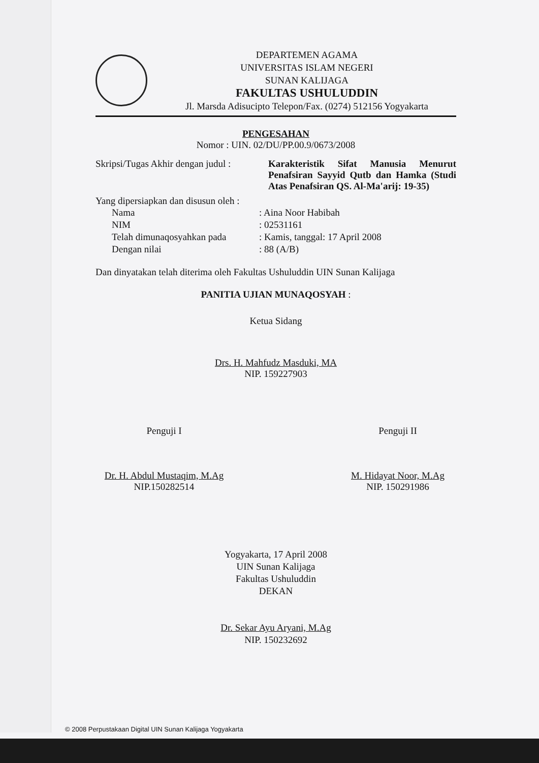DEPARTEMEN AGAMA
UNIVERSITAS ISLAM NEGERI
SUNAN KALIJAGA
FAKULTAS USHULUDDIN
Jl. Marsda Adisucipto Telepon/Fax. (0274) 512156 Yogyakarta
PENGESAHAN
Nomor : UIN. 02/DU/PP.00.9/0673/2008
| Skripsi/Tugas Akhir dengan judul : | Karakteristik Sifat Manusia Menurut Penafsiran Sayyid Qutb dan Hamka (Studi Atas Penafsiran QS. Al-Ma'arij: 19-35) |
Yang dipersiapkan dan disusun oleh :
| Nama | : Aina Noor Habibah |
| NIM | : 02531161 |
| Telah dimunaqosyahkan pada | : Kamis, tanggal: 17 April 2008 |
| Dengan nilai | : 88 (A/B) |
Dan dinyatakan telah diterima oleh Fakultas Ushuluddin UIN Sunan Kalijaga
PANITIA UJIAN MUNAQOSYAH :
Ketua Sidang
Drs. H. Mahfudz Masduki, MA
NIP. 159227903
Penguji I
Dr. H. Abdul Mustaqim, M.Ag
NIP.150282514
Penguji II
M. Hidayat Noor, M.Ag
NIP. 150291986
Yogyakarta, 17 April 2008
UIN Sunan Kalijaga
Fakultas Ushuluddin
DEKAN
Dr. Sekar Ayu Aryani, M.Ag
NIP. 150232692
© 2008 Perpustakaan Digital UIN Sunan Kalijaga Yogyakarta